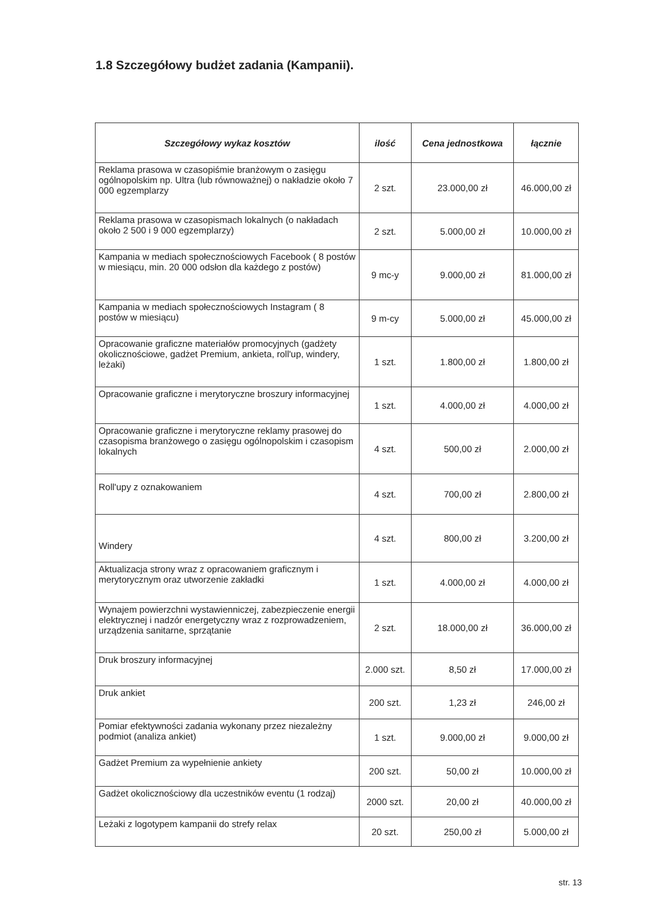1.8 Szczegółowy budżet zadania (Kampanii).
| Szczegółowy wykaz kosztów | ilość | Cena jednostkowa | łącznie |
| --- | --- | --- | --- |
| Reklama prasowa w czasopiśmie branżowym o zasięgu ogólnopolskim np. Ultra (lub równoważnej) o nakładzie około 7 000 egzemplarzy | 2 szt. | 23.000,00 zł | 46.000,00 zł |
| Reklama prasowa w czasopismach lokalnych (o nakładach około 2 500 i 9 000 egzemplarzy) | 2 szt. | 5.000,00 zł | 10.000,00 zł |
| Kampania w mediach społecznościowych Facebook ( 8 postów w miesiącu, min. 20 000 odsłon dla każdego z postów) | 9 mc-y | 9.000,00 zł | 81.000,00 zł |
| Kampania w mediach społecznościowych Instagram ( 8 postów w miesiącu) | 9 m-cy | 5.000,00 zł | 45.000,00 zł |
| Opracowanie graficzne materiałów promocyjnych (gadżety okolicznościowe, gadżet Premium, ankieta, roll'up, windery, leżaki) | 1 szt. | 1.800,00 zł | 1.800,00 zł |
| Opracowanie graficzne i merytoryczne broszury informacyjnej | 1 szt. | 4.000,00 zł | 4.000,00 zł |
| Opracowanie graficzne i merytoryczne reklamy prasowej do czasopisma branżowego o zasięgu ogólnopolskim i czasopism lokalnych | 4 szt. | 500,00 zł | 2.000,00 zł |
| Roll'upy z oznakowaniem | 4 szt. | 700,00 zł | 2.800,00 zł |
| Windery | 4 szt. | 800,00 zł | 3.200,00 zł |
| Aktualizacja strony wraz z opracowaniem graficznym i merytorycznym oraz utworzenie zakładki | 1 szt. | 4.000,00 zł | 4.000,00 zł |
| Wynajem powierzchni wystawienniczej, zabezpieczenie energii elektrycznej i nadzór energetyczny wraz z rozprowadzeniem, urządzenia sanitarne, sprzątanie | 2 szt. | 18.000,00 zł | 36.000,00 zł |
| Druk broszury informacyjnej | 2.000 szt. | 8,50 zł | 17.000,00 zł |
| Druk ankiet | 200 szt. | 1,23 zł | 246,00 zł |
| Pomiar efektywności zadania wykonany przez niezależny podmiot (analiza ankiet) | 1 szt. | 9.000,00 zł | 9.000,00 zł |
| Gadżet Premium za wypełnienie ankiety | 200 szt. | 50,00 zł | 10.000,00 zł |
| Gadżet okolicznościowy dla uczestników eventu (1 rodzaj) | 2000 szt. | 20,00 zł | 40.000,00 zł |
| Leżaki z logotypem kampanii do strefy relax | 20 szt. | 250,00 zł | 5.000,00 zł |
str. 13